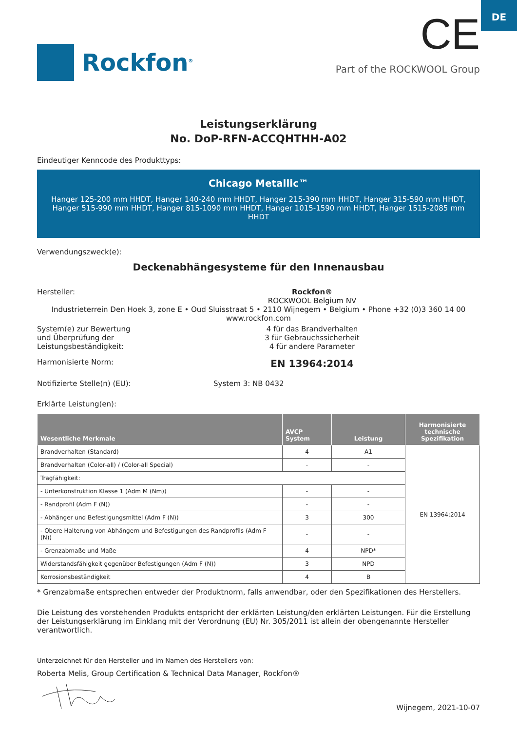DE
Rockfon<sup>®</sup>
CE
Part of the ROCKWOOL Group
Leistungserklärung
No. DoP-RFN-ACCQHTHH-A02
Eindeutiger Kenncode des Produkttyps:
Chicago Metallic™
Hanger 125-200 mm HHDT, Hanger 140-240 mm HHDT, Hanger 215-390 mm HHDT, Hanger 315-590 mm HHDT, Hanger 515-990 mm HHDT, Hanger 815-1090 mm HHDT, Hanger 1015-1590 mm HHDT, Hanger 1515-2085 mm HHDT
Verwendungszweck(e):
Deckenabhängesysteme für den Innenausbau
Hersteller: Rockfon®
ROCKWOOL Belgium NV
Industrieterrein Den Hoek 3, zone E • Oud Sluisstraat 5 • 2110 Wijnegem • Belgium • Phone +32 (0)3 360 14 00
www.rockfon.com
System(e) zur Bewertung
und Überprüfung der
Leistungsbeständigkeit:
4 für das Brandverhalten
3 für Gebrauchssicherheit
4 für andere Parameter
Harmonisierte Norm:
EN 13964:2014
Notifizierte Stelle(n) (EU): System 3: NB 0432
Erklärte Leistung(en):
| Wesentliche Merkmale | AVCP System | Leistung | Harmonisierte technische Spezifikation |
| --- | --- | --- | --- |
| Brandverhalten (Standard) | 4 | A1 | EN 13964:2014 |
| Brandverhalten (Color-all) / (Color-all Special) | - | - | |
| Tragfähigkeit: | | | |
| - Unterkonstruktion Klasse 1 (Adm M (Nm)) | - | - | |
| - Randprofil (Adm F (N)) | - | - | |
| - Abhänger und Befestigungsmittel (Adm F (N)) | 3 | 300 | |
| - Obere Halterung von Abhängern und Befestigungen des Randprofils (Adm F (N)) | - | - | |
| - Grenzabmaße und Maße | 4 | NPD* | |
| Widerstandsfähigkeit gegenüber Befestigungen (Adm F (N)) | 3 | NPD | |
| Korrosionsbeständigkeit | 4 | B | |
* Grenzabmaße entsprechen entweder der Produktnorm, falls anwendbar, oder den Spezifikationen des Herstellers.
Die Leistung des vorstehenden Produkts entspricht der erklärten Leistung/den erklärten Leistungen. Für die Erstellung der Leistungserklärung im Einklang mit der Verordnung (EU) Nr. 305/2011 ist allein der obengenannte Hersteller verantwortlich.
Unterzeichnet für den Hersteller und im Namen des Herstellers von:
Roberta Melis, Group Certification & Technical Data Manager, Rockfon®
Wijnegem, 2021-10-07